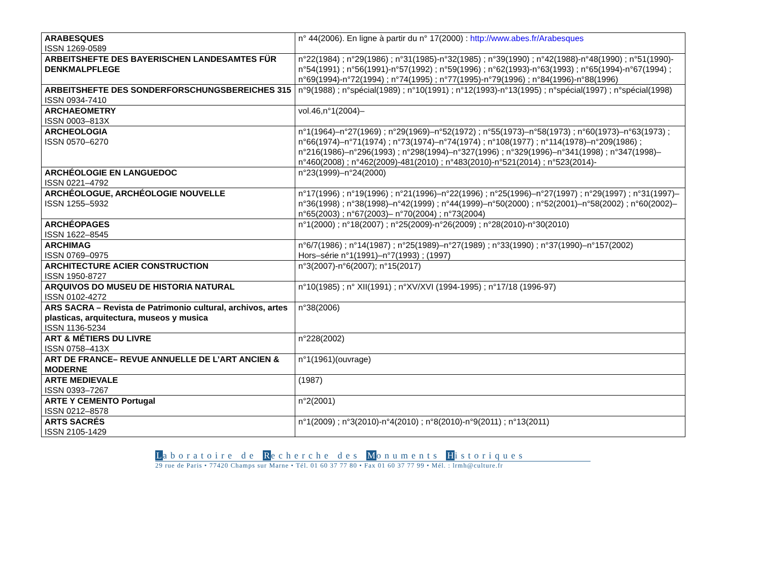| ARABESQUES ISSN 1269-0589 | n° 44(2006). En ligne à partir du n° 17(2000) : http://www.abes.fr/Arabesques |
| ARBEITSHEFTE DES BAYERISCHEN LANDESAMTES FÜR DENKMALPFLEGE | n°22(1984) ; n°29(1986) ; n°31(1985)-n°32(1985) ; n°39(1990) ; n°42(1988)-n°48(1990) ; n°51(1990)-n°54(1991) ; n°56(1991)-n°57(1992) ; n°59(1996) ; n°62(1993)-n°63(1993) ; n°65(1994)-n°67(1994) ; n°69(1994)-n°72(1994) ; n°74(1995) ; n°77(1995)-n°79(1996) ; n°84(1996)-n°88(1996) |
| ARBEITSHEFTE DES SONDERFORSCHUNGSBEREICHES 315 ISSN 0934-7410 | n°9(1988) ; n°spécial(1989) ; n°10(1991) ; n°12(1993)-n°13(1995) ; n°spécial(1997) ; n°spécial(1998) |
| ARCHAEOMETRY ISSN 0003–813X | vol.46,n°1(2004)– |
| ARCHEOLOGIA ISSN 0570–6270 | n°1(1964)–n°27(1969) ; n°29(1969)–n°52(1972) ; n°55(1973)–n°58(1973) ; n°60(1973)–n°63(1973) ; n°66(1974)–n°71(1974) ; n°73(1974)–n°74(1974) ; n°108(1977) ; n°114(1978)–n°209(1986) ; n°216(1986)–n°296(1993) ; n°298(1994)–n°327(1996) ; n°329(1996)–n°341(1998) ; n°347(1998)–n°460(2008) ; n°462(2009)-481(2010) ; n°483(2010)-n°521(2014) ; n°523(2014)- |
| ARCHÉOLOGIE EN LANGUEDOC ISSN 0221–4792 | n°23(1999)–n°24(2000) |
| ARCHÉOLOGUE, ARCHÉOLOGIE NOUVELLE ISSN 1255–5932 | n°17(1996) ; n°19(1996) ; n°21(1996)–n°22(1996) ; n°25(1996)–n°27(1997) ; n°29(1997) ; n°31(1997)–n°36(1998) ; n°38(1998)–n°42(1999) ; n°44(1999)–n°50(2000) ; n°52(2001)–n°58(2002) ; n°60(2002)– n°65(2003) ; n°67(2003)– n°70(2004) ; n°73(2004) |
| ARCHÉOPAGES ISSN 1622–8545 | n°1(2000) ; n°18(2007) ; n°25(2009)-n°26(2009) ; n°28(2010)-n°30(2010) |
| ARCHIMAG ISSN 0769–0975 | n°6/7(1986) ; n°14(1987) ; n°25(1989)–n°27(1989) ; n°33(1990) ; n°37(1990)–n°157(2002) Hors–série n°1(1991)–n°7(1993) ; (1997) |
| ARCHITECTURE ACIER CONSTRUCTION ISSN 1950-8727 | n°3(2007)-n°6(2007); n°15(2017) |
| ARQUIVOS DO MUSEU DE HISTORIA NATURAL ISSN 0102-4272 | n°10(1985) ; n° XII(1991) ; n°XV/XVI (1994-1995) ; n°17/18 (1996-97) |
| ARS SACRA – Revista de Patrimonio cultural, archivos, artes plasticas, arquitectura, museos y musica ISSN 1136-5234 | n°38(2006) |
| ART & MÉTIERS DU LIVRE ISSN 0758–413X | n°228(2002) |
| ART DE FRANCE– REVUE ANNUELLE DE L’ART ANCIEN & MODERNE | n°1(1961)(ouvrage) |
| ARTE MEDIEVALE ISSN 0393–7267 | (1987) |
| ARTE Y CEMENTO Portugal ISSN 0212–8578 | n°2(2001) |
| ARTS SACRÉS ISSN 2105-1429 | n°1(2009) ; n°3(2010)-n°4(2010) ; n°8(2010)-n°9(2011) ; n°13(2011) |
Laboratoire de Recherche des Monuments Historiques
29 rue de Paris • 77420 Champs sur Marne • Tél. 01 60 37 77 80 • Fax 01 60 37 77 99 • Mél. : lrmh@culture.fr